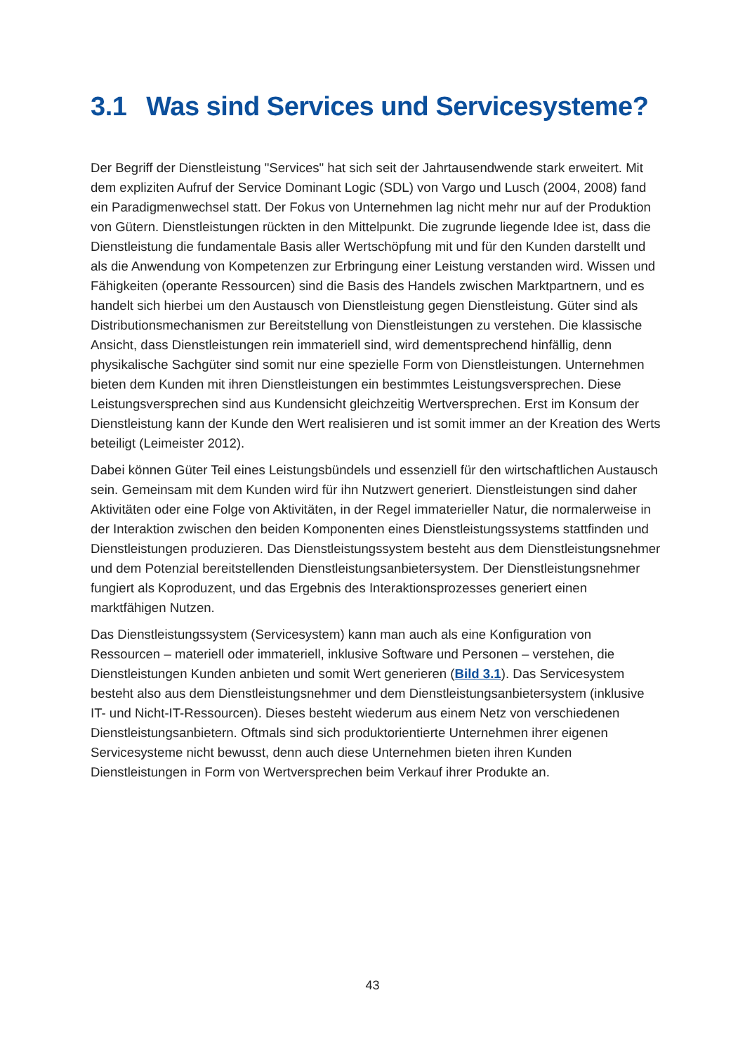3.1 Was sind Services und Servicesysteme?
Der Begriff der Dienstleistung "Services" hat sich seit der Jahrtausendwende stark erweitert. Mit dem expliziten Aufruf der Service Dominant Logic (SDL) von Vargo und Lusch (2004, 2008) fand ein Paradigmenwechsel statt. Der Fokus von Unternehmen lag nicht mehr nur auf der Produktion von Gütern. Dienstleistungen rückten in den Mittelpunkt. Die zugrunde liegende Idee ist, dass die Dienstleistung die fundamentale Basis aller Wertschöpfung mit und für den Kunden darstellt und als die Anwendung von Kompetenzen zur Erbringung einer Leistung verstanden wird. Wissen und Fähigkeiten (operante Ressourcen) sind die Basis des Handels zwischen Marktpartnern, und es handelt sich hierbei um den Austausch von Dienstleistung gegen Dienstleistung. Güter sind als Distributionsmechanismen zur Bereitstellung von Dienstleistungen zu verstehen. Die klassische Ansicht, dass Dienstleistungen rein immateriell sind, wird dementsprechend hinfällig, denn physikalische Sachgüter sind somit nur eine spezielle Form von Dienstleistungen. Unternehmen bieten dem Kunden mit ihren Dienstleistungen ein bestimmtes Leistungsversprechen. Diese Leistungsversprechen sind aus Kundensicht gleichzeitig Wertversprechen. Erst im Konsum der Dienstleistung kann der Kunde den Wert realisieren und ist somit immer an der Kreation des Werts beteiligt (Leimeister 2012).
Dabei können Güter Teil eines Leistungsbündels und essenziell für den wirtschaftlichen Austausch sein. Gemeinsam mit dem Kunden wird für ihn Nutzwert generiert. Dienstleistungen sind daher Aktivitäten oder eine Folge von Aktivitäten, in der Regel immaterieller Natur, die normalerweise in der Interaktion zwischen den beiden Komponenten eines Dienstleistungssystems stattfinden und Dienstleistungen produzieren. Das Dienstleistungssystem besteht aus dem Dienstleistungsnehmer und dem Potenzial bereitstellenden Dienstleistungsanbietersystem. Der Dienstleistungsnehmer fungiert als Koproduzent, und das Ergebnis des Interaktionsprozesses generiert einen marktfähigen Nutzen.
Das Dienstleistungssystem (Servicesystem) kann man auch als eine Konfiguration von Ressourcen – materiell oder immateriell, inklusive Software und Personen – verstehen, die Dienstleistungen Kunden anbieten und somit Wert generieren (Bild 3.1). Das Servicesystem besteht also aus dem Dienstleistungsnehmer und dem Dienstleistungsanbietersystem (inklusive IT- und Nicht-IT-Ressourcen). Dieses besteht wiederum aus einem Netz von verschiedenen Dienstleistungsanbietern. Oftmals sind sich produktorientierte Unternehmen ihrer eigenen Servicesysteme nicht bewusst, denn auch diese Unternehmen bieten ihren Kunden Dienstleistungen in Form von Wertversprechen beim Verkauf ihrer Produkte an.
43